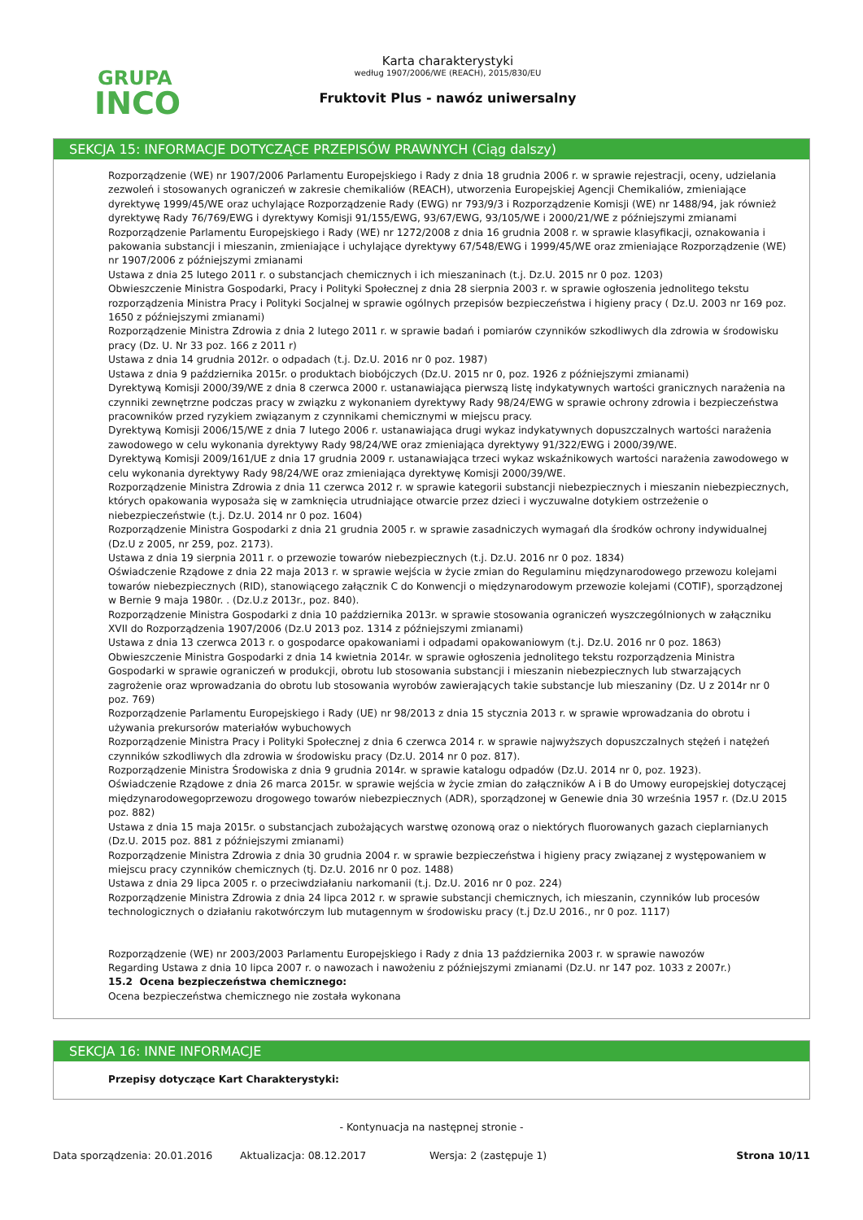GRUPA
INCO
Karta charakterystyki
według 1907/2006/WE (REACH), 2015/830/EU
Fruktovit Plus - nawóz uniwersalny
SEKCJA 15: INFORMACJE DOTYCZĄCE PRZEPISÓW PRAWNYCH (Ciąg dalszy)
Rozporządzenie (WE) nr 1907/2006 Parlamentu Europejskiego i Rady z dnia 18 grudnia 2006 r. w sprawie rejestracji, oceny, udzielania zezwoleń i stosowanych ograniczeń w zakresie chemikaliów (REACH), utworzenia Europejskiej Agencji Chemikaliów, zmieniające dyrektywę 1999/45/WE oraz uchylające Rozporządzenie Rady (EWG) nr 793/9/3 i Rozporządzenie Komisji (WE) nr 1488/94, jak również dyrektywę Rady 76/769/EWG i dyrektywy Komisji 91/155/EWG, 93/67/EWG, 93/105/WE i 2000/21/WE z późniejszymi zmianami
Rozporządzenie Parlamentu Europejskiego i Rady (WE) nr 1272/2008 z dnia 16 grudnia 2008 r. w sprawie klasyfikacji, oznakowania i pakowania substancji i mieszanin, zmieniające i uchylające dyrektywy 67/548/EWG i 1999/45/WE oraz zmieniające Rozporządzenie (WE) nr 1907/2006 z późniejszymi zmianami
Ustawa z dnia 25 lutego 2011 r. o substancjach chemicznych i ich mieszaninach (t.j. Dz.U. 2015 nr 0 poz. 1203)
Obwieszczenie Ministra Gospodarki, Pracy i Polityki Społecznej z dnia 28 sierpnia 2003 r. w sprawie ogłoszenia jednolitego tekstu rozporządzenia Ministra Pracy i Polityki Socjalnej w sprawie ogólnych przepisów bezpieczeństwa i higieny pracy ( Dz.U. 2003 nr 169 poz. 1650 z późniejszymi zmianami)
Rozporządzenie Ministra Zdrowia z dnia 2 lutego 2011 r. w sprawie badań i pomiarów czynników szkodliwych dla zdrowia w środowisku pracy (Dz. U. Nr 33 poz. 166 z 2011 r)
Ustawa z dnia 14 grudnia 2012r. o odpadach (t.j. Dz.U. 2016 nr 0 poz. 1987)
Ustawa z dnia 9 października 2015r. o produktach biobójczych (Dz.U. 2015 nr 0, poz. 1926 z późniejszymi zmianami)
Dyrektywą Komisji 2000/39/WE z dnia 8 czerwca 2000 r. ustanawiająca pierwszą listę indykatywnych wartości granicznych narażenia na czynniki zewnętrzne podczas pracy w związku z wykonaniem dyrektywy Rady 98/24/EWG w sprawie ochrony zdrowia i bezpieczeństwa pracowników przed ryzykiem związanym z czynnikami chemicznymi w miejscu pracy.
Dyrektywą Komisji 2006/15/WE z dnia 7 lutego 2006 r. ustanawiająca drugi wykaz indykatywnych dopuszczalnych wartości narażenia zawodowego w celu wykonania dyrektywy Rady 98/24/WE oraz zmieniająca dyrektywy 91/322/EWG i 2000/39/WE.
Dyrektywą Komisji 2009/161/UE z dnia 17 grudnia 2009 r. ustanawiająca trzeci wykaz wskaźnikowych wartości narażenia zawodowego w celu wykonania dyrektywy Rady 98/24/WE oraz zmieniająca dyrektywę Komisji 2000/39/WE.
Rozporządzenie Ministra Zdrowia z dnia 11 czerwca 2012 r. w sprawie kategorii substancji niebezpiecznych i mieszanin niebezpiecznych, których opakowania wyposaża się w zamknięcia utrudniające otwarcie przez dzieci i wyczuwalne dotykiem ostrzeżenie o niebezpieczeństwie (t.j. Dz.U. 2014 nr 0 poz. 1604)
Rozporządzenie Ministra Gospodarki z dnia 21 grudnia 2005 r. w sprawie zasadniczych wymagań dla środków ochrony indywidualnej (Dz.U z 2005, nr 259, poz. 2173).
Ustawa z dnia 19 sierpnia 2011 r. o przewozie towarów niebezpiecznych (t.j. Dz.U. 2016 nr 0 poz. 1834)
Oświadczenie Rządowe z dnia 22 maja 2013 r. w sprawie wejścia w życie zmian do Regulaminu międzynarodowego przewozu kolejami towarów niebezpiecznych (RID), stanowiącego załącznik C do Konwencji o międzynarodowym przewozie kolejami (COTIF), sporządzonej w Bernie 9 maja 1980r. . (Dz.U.z 2013r., poz. 840).
Rozporządzenie Ministra Gospodarki z dnia 10 października 2013r. w sprawie stosowania ograniczeń wyszczególnionych w załączniku XVII do Rozporządzenia 1907/2006 (Dz.U 2013 poz. 1314 z późniejszymi zmianami)
Ustawa z dnia 13 czerwca 2013 r. o gospodarce opakowaniami i odpadami opakowaniowym (t.j. Dz.U. 2016 nr 0 poz. 1863)
Obwieszczenie Ministra Gospodarki z dnia 14 kwietnia 2014r. w sprawie ogłoszenia jednolitego tekstu rozporządzenia Ministra Gospodarki w sprawie ograniczeń w produkcji, obrotu lub stosowania substancji i mieszanin niebezpiecznych lub stwarzających zagrożenie oraz wprowadzania do obrotu lub stosowania wyrobów zawierających takie substancje lub mieszaniny (Dz. U z 2014r nr 0 poz. 769)
Rozporządzenie Parlamentu Europejskiego i Rady (UE) nr 98/2013 z dnia 15 stycznia 2013 r. w sprawie wprowadzania do obrotu i używania prekursorów materiałów wybuchowych
Rozporządzenie Ministra Pracy i Polityki Społecznej z dnia 6 czerwca 2014 r. w sprawie najwyższych dopuszczalnych stężeń i natężeń czynników szkodliwych dla zdrowia w środowisku pracy (Dz.U. 2014 nr 0 poz. 817).
Rozporządzenie Ministra Środowiska z dnia 9 grudnia 2014r. w sprawie katalogu odpadów (Dz.U. 2014 nr 0, poz. 1923).
Oświadczenie Rządowe z dnia 26 marca 2015r. w sprawie wejścia w życie zmian do załączników A i B do Umowy europejskiej dotyczącej międzynarodowegoprzewozu drogowego towarów niebezpiecznych (ADR), sporządzonej w Genewie dnia 30 września 1957 r. (Dz.U 2015 poz. 882)
Ustawa z dnia 15 maja 2015r. o substancjach zubożających warstwę ozonową oraz o niektórych fluorowanych gazach cieplarnianych (Dz.U. 2015 poz. 881 z późniejszymi zmianami)
Rozporządzenie Ministra Zdrowia z dnia 30 grudnia 2004 r. w sprawie bezpieczeństwa i higieny pracy związanej z występowaniem w miejscu pracy czynników chemicznych (tj. Dz.U. 2016 nr 0 poz. 1488)
Ustawa z dnia 29 lipca 2005 r. o przeciwdziałaniu narkomanii (t.j. Dz.U. 2016 nr 0 poz. 224)
Rozporządzenie Ministra Zdrowia z dnia 24 lipca 2012 r. w sprawie substancji chemicznych, ich mieszanin, czynników lub procesów technologicznych o działaniu rakotwórczym lub mutagennym w środowisku pracy (t.j Dz.U 2016., nr 0 poz. 1117)
Rozporządzenie (WE) nr 2003/2003 Parlamentu Europejskiego i Rady z dnia 13 października 2003 r. w sprawie nawozów
Regarding Ustawa z dnia 10 lipca 2007 r. o nawozach i nawożeniu z późniejszymi zmianami (Dz.U. nr 147 poz. 1033 z 2007r.)
15.2 Ocena bezpieczeństwa chemicznego:
Ocena bezpieczeństwa chemicznego nie została wykonana
SEKCJA 16: INNE INFORMACJE
Przepisy dotyczące Kart Charakterystyki:
- Kontynuacja na następnej stronie -
Data sporządzenia: 20.01.2016 Aktualizacja: 08.12.2017 Wersja: 2 (zastępuje 1) Strona 10/11